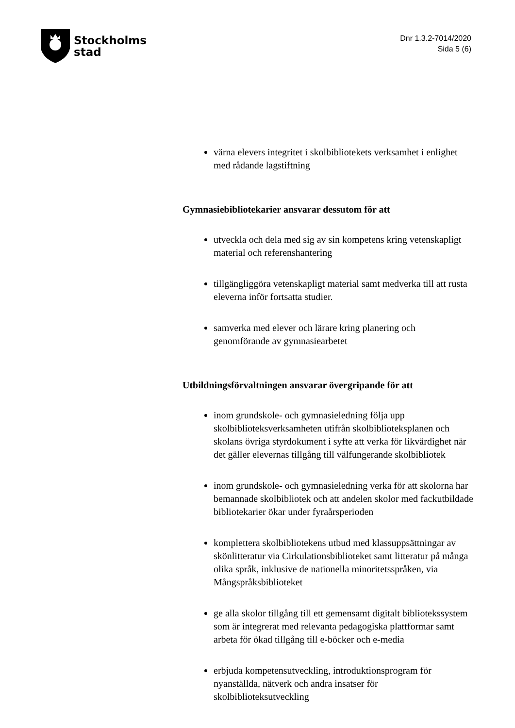Stockholms
stad
Dnr 1.3.2-7014/2020
Sida 5 (6)
värna elevers integritet i skolbibliotekets verksamhet i enlighet med rådande lagstiftning
Gymnasiebibliotekarier ansvarar dessutom för att
utveckla och dela med sig av sin kompetens kring vetenskapligt material och referenshantering
tillgängliggöra vetenskapligt material samt medverka till att rusta eleverna inför fortsatta studier.
samverka med elever och lärare kring planering och genomförande av gymnasiearbetet
Utbildningsförvaltningen ansvarar övergripande för att
inom grundskole- och gymnasieledning följa upp skolbiblioteksverksamheten utifrån skolbiblioteksplanen och skolans övriga styrdokument i syfte att verka för likvärdighet när det gäller elevernas tillgång till välfungerande skolbibliotek
inom grundskole- och gymnasieledning verka för att skolorna har bemannade skolbibliotek och att andelen skolor med fackutbildade bibliotekarier ökar under fyraårsperioden
komplettera skolbibliotekens utbud med klassuppsättningar av skönlitteratur via Cirkulationsbiblioteket samt litteratur på många olika språk, inklusive de nationella minoritetsspråken, via Mångspråksbiblioteket
ge alla skolor tillgång till ett gemensamt digitalt bibliotekssystem som är integrerat med relevanta pedagogiska plattformar samt arbeta för ökad tillgång till e-böcker och e-media
erbjuda kompetensutveckling, introduktionsprogram för nyanställda, nätverk och andra insatser för skolbiblioteksutveckling